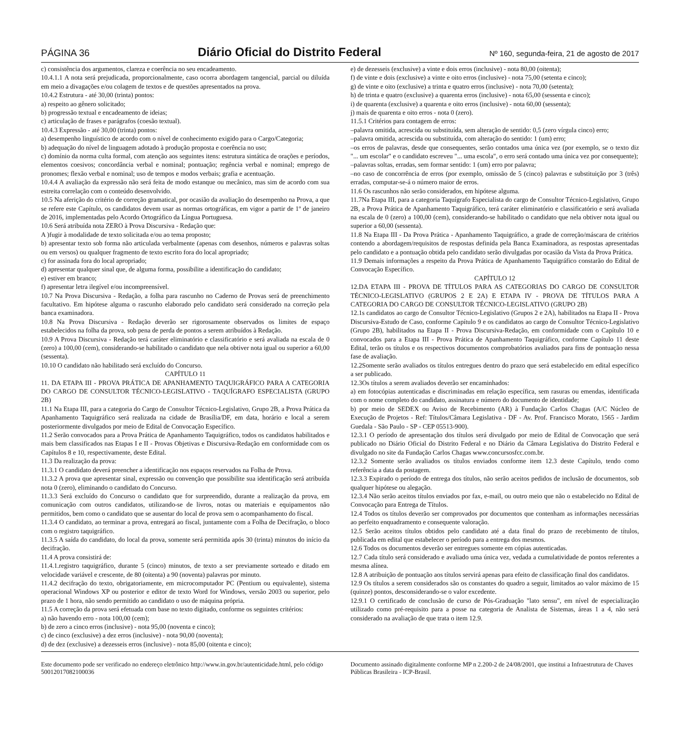PÁGINA 36 Diário Oficial do Distrito Federal Nº 160, segunda-feira, 21 de agosto de 2017
c) consistência dos argumentos, clareza e coerência no seu encadeamento.
10.4.1.1 A nota será prejudicada, proporcionalmente, caso ocorra abordagem tangencial, parcial ou diluída em meio a divagações e/ou colagem de textos e de questões apresentados na prova.
10.4.2 Estrutura - até 30,00 (trinta) pontos:
a) respeito ao gênero solicitado;
b) progressão textual e encadeamento de ideias;
c) articulação de frases e parágrafos (coesão textual).
10.4.3 Expressão - até 30,00 (trinta) pontos:
a) desempenho linguístico de acordo com o nível de conhecimento exigido para o Cargo/Categoria;
b) adequação do nível de linguagem adotado à produção proposta e coerência no uso;
c) domínio da norma culta formal, com atenção aos seguintes itens: estrutura sintática de orações e períodos, elementos coesivos; concordância verbal e nominal; pontuação; regência verbal e nominal; emprego de pronomes; flexão verbal e nominal; uso de tempos e modos verbais; grafia e acentuação.
10.4.4 A avaliação da expressão não será feita de modo estanque ou mecânico, mas sim de acordo com sua estreita correlação com o conteúdo desenvolvido.
10.5 Na aferição do critério de correção gramatical, por ocasião da avaliação do desempenho na Prova, a que se refere este Capítulo, os candidatos devem usar as normas ortográficas, em vigor a partir de 1º de janeiro de 2016, implementadas pelo Acordo Ortográfico da Língua Portuguesa.
10.6 Será atribuída nota ZERO à Prova Discursiva - Redação que:
A )fugir à modalidade de texto solicitada e/ou ao tema proposto;
b) apresentar texto sob forma não articulada verbalmente (apenas com desenhos, números e palavras soltas ou em versos) ou qualquer fragmento de texto escrito fora do local apropriado;
c) for assinada fora do local apropriado;
d) apresentar qualquer sinal que, de alguma forma, possibilite a identificação do candidato;
e) estiver em branco;
f) apresentar letra ilegível e/ou incompreensível.
10.7 Na Prova Discursiva - Redação, a folha para rascunho no Caderno de Provas será de preenchimento facultativo. Em hipótese alguma o rascunho elaborado pelo candidato será considerado na correção pela banca examinadora.
10.8 Na Prova Discursiva - Redação deverão ser rigorosamente observados os limites de espaço estabelecidos na folha da prova, sob pena de perda de pontos a serem atribuídos à Redação.
10.9 A Prova Discursiva - Redação terá caráter eliminatório e classificatório e será avaliada na escala de 0 (zero) a 100,00 (cem), considerando-se habilitado o candidato que nela obtiver nota igual ou superior a 60,00 (sessenta).
10.10 O candidato não habilitado será excluído do Concurso.
CAPÍTULO 11
11. DA ETAPA III - PROVA PRÁTICA DE APANHAMENTO TAQUIGRÁFICO PARA A CATEGORIA DO CARGO DE CONSULTOR TÉCNICO-LEGISLATIVO - TAQUÍGRAFO ESPECIALISTA (GRUPO 2B)
11.1 Na Etapa III, para a categoria do Cargo de Consultor Técnico-Legislativo, Grupo 2B, a Prova Prática da Apanhamento Taquigráfico será realizada na cidade de Brasília/DF, em data, horário e local a serem posteriormente divulgados por meio de Edital de Convocação Específico.
11.2 Serão convocados para a Prova Prática de Apanhamento Taquigráfico, todos os candidatos habilitados e mais bem classificados nas Etapas I e II - Provas Objetivas e Discursiva-Redação em conformidade com os Capítulos 8 e 10, respectivamente, deste Edital.
11.3 Da realização da prova:
11.3.1 O candidato deverá preencher a identificação nos espaços reservados na Folha de Prova.
11.3.2 A prova que apresentar sinal, expressão ou convenção que possibilite sua identificação será atribuída nota 0 (zero), eliminando o candidato do Concurso.
11.3.3 Será excluído do Concurso o candidato que for surpreendido, durante a realização da prova, em comunicação com outros candidatos, utilizando-se de livros, notas ou materiais e equipamentos não permitidos, bem como o candidato que se ausentar do local de prova sem o acompanhamento do fiscal.
11.3.4 O candidato, ao terminar a prova, entregará ao fiscal, juntamente com a Folha de Decifração, o bloco com o registro taquigráfico.
11.3.5 A saída do candidato, do local da prova, somente será permitida após 30 (trinta) minutos do início da decifração.
11.4 A prova consistirá de:
11.4.1.registro taquigráfico, durante 5 (cinco) minutos, de texto a ser previamente sorteado e ditado em velocidade variável e crescente, de 80 (oitenta) a 90 (noventa) palavras por minuto.
11.4.2 decifração do texto, obrigatoriamente, em microcomputador PC (Pentium ou equivalente), sistema operacional Windows XP ou posterior e editor de texto Word for Windows, versão 2003 ou superior, pelo prazo de 1 hora, não sendo permitido ao candidato o uso de máquina própria.
11.5 A correção da prova será efetuada com base no texto digitado, conforme os seguintes critérios:
a) não havendo erro - nota 100,00 (cem);
b) de zero a cinco erros (inclusive) - nota 95,00 (noventa e cinco);
c) de cinco (exclusive) a dez erros (inclusive) - nota 90,00 (noventa);
d) de dez (exclusive) a dezesseis erros (inclusive) - nota 85,00 (oitenta e cinco);
e) de dezesseis (exclusive) a vinte e dois erros (inclusive) - nota 80,00 (oitenta);
f) de vinte e dois (exclusive) a vinte e oito erros (inclusive) - nota 75,00 (setenta e cinco);
g) de vinte e oito (exclusive) a trinta e quatro erros (inclusive) - nota 70,00 (setenta);
h) de trinta e quatro (exclusive) a quarenta erros (inclusive) - nota 65,00 (sessenta e cinco);
i) de quarenta (exclusive) a quarenta e oito erros (inclusive) - nota 60,00 (sessenta);
j) mais de quarenta e oito erros - nota 0 (zero).
11.5.1 Critérios para contagem de erros:
–palavra omitida, acrescida ou substituída, sem alteração de sentido: 0,5 (zero vírgula cinco) erro;
–palavra omitida, acrescida ou substituída, com alteração do sentido: 1 (um) erro;
–os erros de palavras, desde que consequentes, serão contados uma única vez (por exemplo, se o texto diz "... um escolar" e o candidato escreveu "... uma escola", o erro será contado uma única vez por consequente);
–palavras soltas, erradas, sem formar sentido: 1 (um) erro por palavra;
–no caso de concorrência de erros (por exemplo, omissão de 5 (cinco) palavras e substituição por 3 (três) erradas, computar-se-á o número maior de erros.
11.6 Os rascunhos não serão considerados, em hipótese alguma.
11.7Na Etapa III, para a categoria Taquígrafo Especialista do cargo de Consultor Técnico-Legislativo, Grupo 2B, a Prova Prática de Apanhamento Taquigráfico, terá caráter eliminatório e classificatório e será avaliada na escala de 0 (zero) a 100,00 (cem), considerando-se habilitado o candidato que nela obtiver nota igual ou superior a 60,00 (sessenta).
11.8 Na Etapa III - Da Prova Prática - Apanhamento Taquigráfico, a grade de correção/máscara de critérios contendo a abordagem/requisitos de respostas definida pela Banca Examinadora, as respostas apresentadas pelo candidato e a pontuação obtida pelo candidato serão divulgadas por ocasião da Vista da Prova Prática.
11.9 Demais informações a respeito da Prova Prática de Apanhamento Taquigráfico constarão do Edital de Convocação Específico.
CAPÍTULO 12
12.DA ETAPA III - PROVA DE TÍTULOS PARA AS CATEGORIAS DO CARGO DE CONSULTOR TÉCNICO-LEGISLATIVO (GRUPOS 2 E 2A) E ETAPA IV - PROVA DE TÍTULOS PARA A CATEGORIA DO CARGO DE CONSULTOR TÉCNICO-LEGISLATIVO (GRUPO 2B)
12.1s candidatos ao cargo de Consultor Técnico-Legislativo (Grupos 2 e 2A), habilitados na Etapa II - Prova Discursiva-Estudo de Caso, conforme Capítulo 9 e os candidatos ao cargo de Consultor Técnico-Legislativo (Grupo 2B), habilitados na Etapa II - Prova Discursiva-Redação, em conformidade com o Capítulo 10 e convocados para a Etapa III - Prova Prática de Apanhamento Taquigráfico, conforme Capítulo 11 deste Edital, terão os títulos e os respectivos documentos comprobatórios avaliados para fins de pontuação nessa fase de avaliação.
12.2Somente serão avaliados os títulos entregues dentro do prazo que será estabelecido em edital específico a ser publicado.
12.3Os títulos a serem avaliados deverão ser encaminhados:
a) em fotocópias autenticadas e discriminadas em relação específica, sem rasuras ou emendas, identificada com o nome completo do candidato, assinatura e número do documento de identidade;
b) por meio de SEDEX ou Aviso de Recebimento (AR) à Fundação Carlos Chagas (A/C Núcleo de Execução de Projetos - Ref: Títulos/Câmara Legislativa - DF - Av. Prof. Francisco Morato, 1565 - Jardim Guedala - São Paulo - SP - CEP 05513-900).
12.3.1 O período de apresentação dos títulos será divulgado por meio de Edital de Convocação que será publicado no Diário Oficial do Distrito Federal e no Diário da Câmara Legislativa do Distrito Federal e divulgado no site da Fundação Carlos Chagas www.concursosfcc.com.br.
12.3.2 Somente serão avaliados os títulos enviados conforme item 12.3 deste Capítulo, tendo como referência a data da postagem.
12.3.3 Expirado o período de entrega dos títulos, não serão aceitos pedidos de inclusão de documentos, sob qualquer hipótese ou alegação.
12.3.4 Não serão aceitos títulos enviados por fax, e-mail, ou outro meio que não o estabelecido no Edital de Convocação para Entrega de Títulos.
12.4 Todos os títulos deverão ser comprovados por documentos que contenham as informações necessárias ao perfeito enquadramento e consequente valoração.
12.5 Serão aceitos títulos obtidos pelo candidato até a data final do prazo de recebimento de títulos, publicada em edital que estabelecer o período para a entrega dos mesmos.
12.6 Todos os documentos deverão ser entregues somente em cópias autenticadas.
12.7 Cada título será considerado e avaliado uma única vez, vedada a cumulatividade de pontos referentes a mesma alínea.
12.8 A atribuição de pontuação aos títulos servirá apenas para efeito de classificação final dos candidatos.
12.9 Os títulos a serem considerados são os constantes do quadro a seguir, limitados ao valor máximo de 15 (quinze) pontos, desconsiderando-se o valor excedente.
12.9.1 O certificado de conclusão de curso de Pós-Graduação "lato sensu", em nível de especialização utilizado como pré-requisito para a posse na categoria de Analista de Sistemas, áreas 1 a 4, não será considerado na avaliação de que trata o item 12.9.
Este documento pode ser verificado no endereço eletrônico http://www.in.gov.br/autenticidade.html, pelo código 50012017082100036
Documento assinado digitalmente conforme MP n 2.200-2 de 24/08/2001, que institui a Infraestrutura de Chaves Públicas Brasileira - ICP-Brasil.